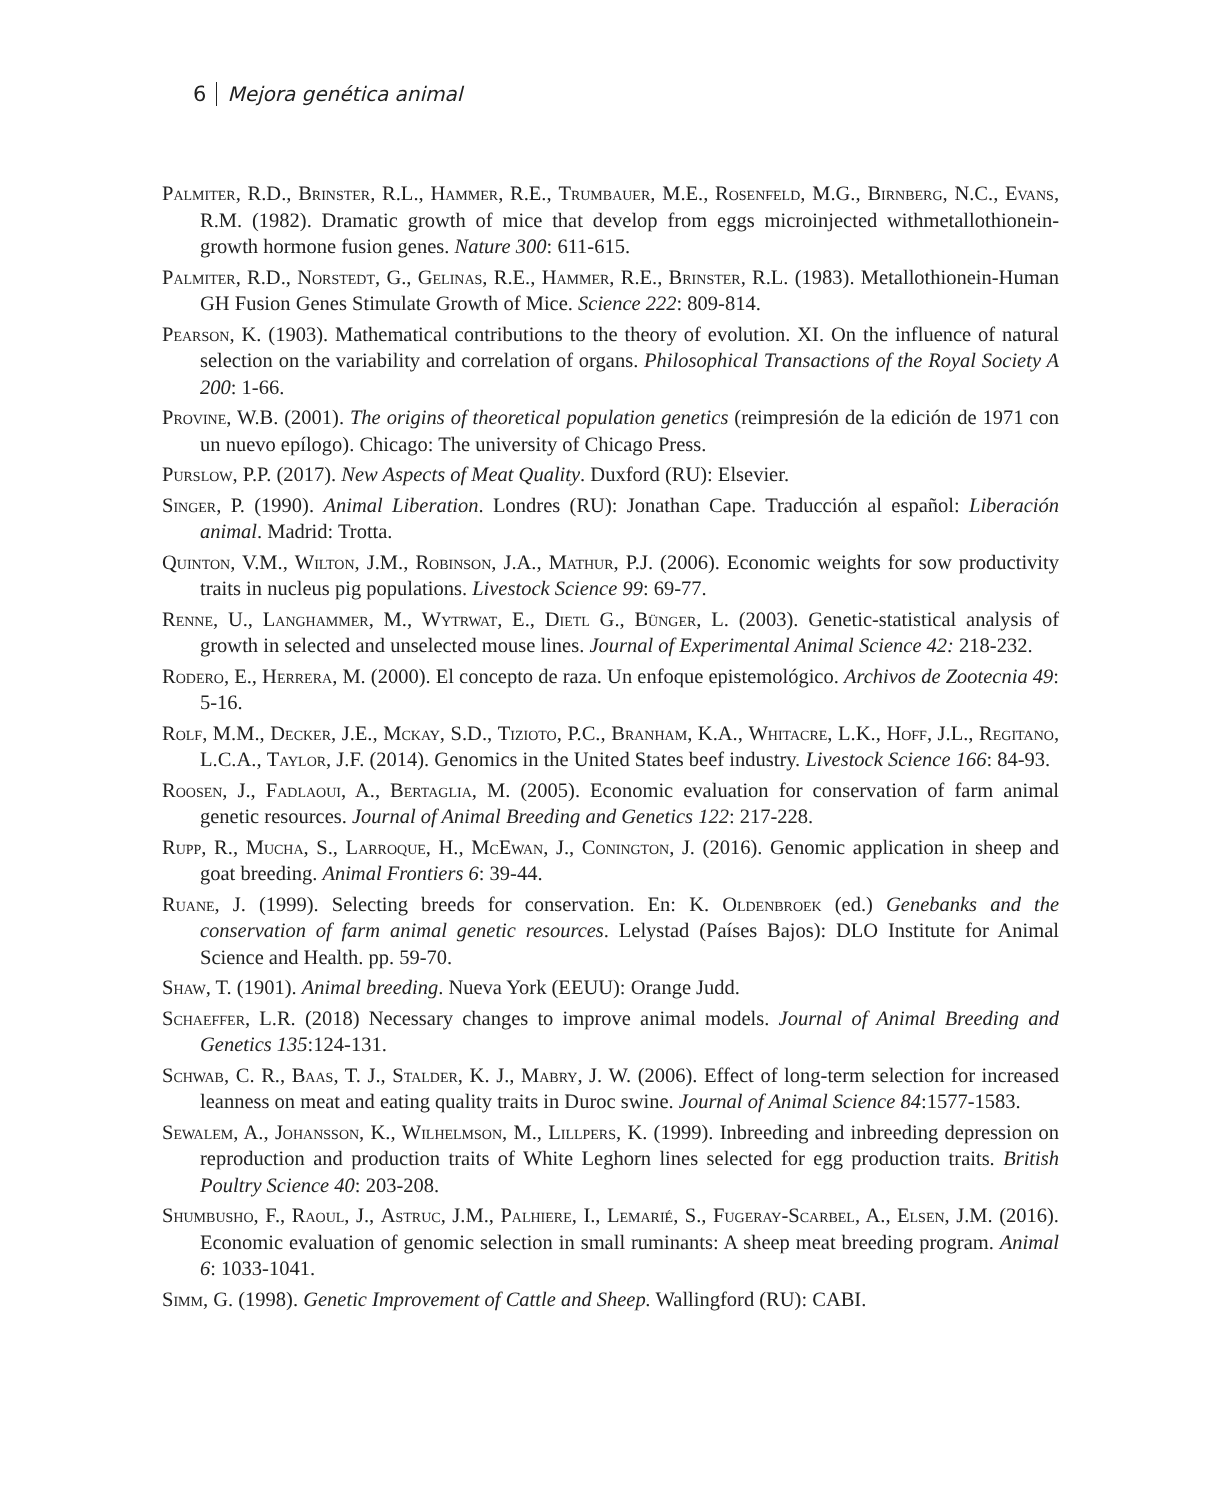6 Mejora genética animal
Palmiter, R.D., Brinster, R.L., Hammer, R.E., Trumbauer, M.E., Rosenfeld, M.G., Birnberg, N.C., Evans, R.M. (1982). Dramatic growth of mice that develop from eggs microinjected withmetallothionein-growth hormone fusion genes. Nature 300: 611-615.
Palmiter, R.D., Norstedt, G., Gelinas, R.E., Hammer, R.E., Brinster, R.L. (1983). Metallothionein-Human GH Fusion Genes Stimulate Growth of Mice. Science 222: 809-814.
Pearson, K. (1903). Mathematical contributions to the theory of evolution. XI. On the influence of natural selection on the variability and correlation of organs. Philosophical Transactions of the Royal Society A 200: 1-66.
Provine, W.B. (2001). The origins of theoretical population genetics (reimpresión de la edición de 1971 con un nuevo epílogo). Chicago: The university of Chicago Press.
Purslow, P.P. (2017). New Aspects of Meat Quality. Duxford (RU): Elsevier.
Singer, P. (1990). Animal Liberation. Londres (RU): Jonathan Cape. Traducción al español: Liberación animal. Madrid: Trotta.
Quinton, V.M., Wilton, J.M., Robinson, J.A., Mathur, P.J. (2006). Economic weights for sow productivity traits in nucleus pig populations. Livestock Science 99: 69-77.
Renne, U., Langhammer, M., Wytrwat, E., Dietl G., Bünger, L. (2003). Genetic-statistical analysis of growth in selected and unselected mouse lines. Journal of Experimental Animal Science 42: 218-232.
Rodero, E., Herrera, M. (2000). El concepto de raza. Un enfoque epistemológico. Archivos de Zootecnia 49: 5-16.
Rolf, M.M., Decker, J.E., Mckay, S.D., Tizioto, P.C., Branham, K.A., Whitacre, L.K., Hoff, J.L., Regitano, L.C.A., Taylor, J.F. (2014). Genomics in the United States beef industry. Livestock Science 166: 84-93.
Roosen, J., Fadlaoui, A., Bertaglia, M. (2005). Economic evaluation for conservation of farm animal genetic resources. Journal of Animal Breeding and Genetics 122: 217-228.
Rupp, R., Mucha, S., Larroque, H., McEwan, J., Conington, J. (2016). Genomic application in sheep and goat breeding. Animal Frontiers 6: 39-44.
Ruane, J. (1999). Selecting breeds for conservation. En: K. Oldenbroek (ed.) Genebanks and the conservation of farm animal genetic resources. Lelystad (Países Bajos): DLO Institute for Animal Science and Health. pp. 59-70.
Shaw, T. (1901). Animal breeding. Nueva York (EEUU): Orange Judd.
Schaeffer, L.R. (2018) Necessary changes to improve animal models. Journal of Animal Breeding and Genetics 135:124-131.
Schwab, C. R., Baas, T. J., Stalder, K. J., Mabry, J. W. (2006). Effect of long-term selection for increased leanness on meat and eating quality traits in Duroc swine. Journal of Animal Science 84:1577-1583.
Sewalem, A., Johansson, K., Wilhelmson, M., Lillpers, K. (1999). Inbreeding and inbreeding depression on reproduction and production traits of White Leghorn lines selected for egg production traits. British Poultry Science 40: 203-208.
Shumbusho, F., Raoul, J., Astruc, J.M., Palhiere, I., Lemarié, S., Fugeray-Scarbel, A., Elsen, J.M. (2016). Economic evaluation of genomic selection in small ruminants: A sheep meat breeding program. Animal 6: 1033-1041.
Simm, G. (1998). Genetic Improvement of Cattle and Sheep. Wallingford (RU): CABI.